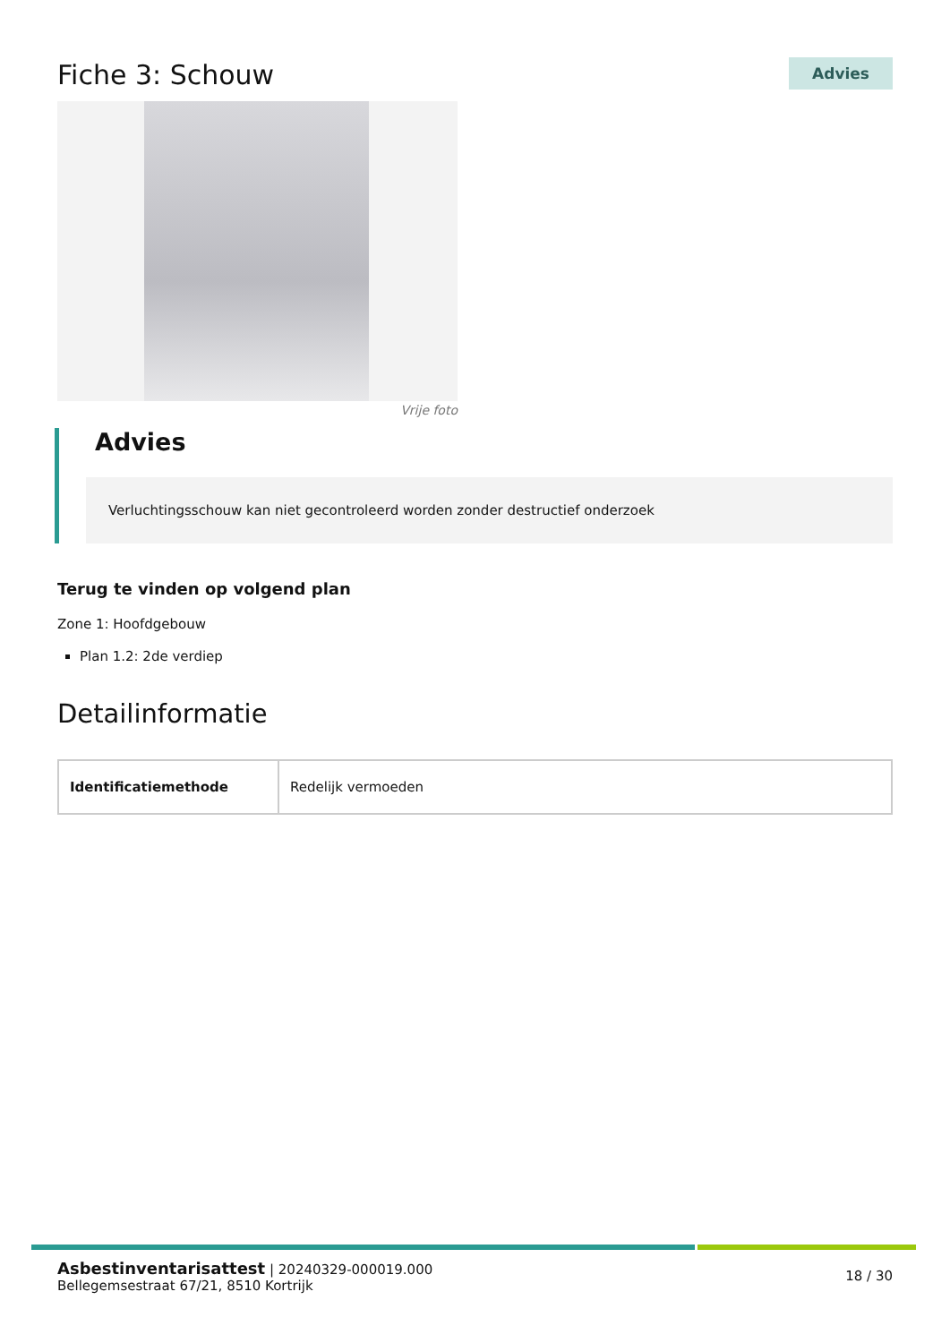Fiche 3: Schouw
Advies
Vrije foto
Advies
Verluchtingsschouw kan niet gecontroleerd worden zonder destructief onderzoek
Terug te vinden op volgend plan
Zone 1: Hoofdgebouw
Plan 1.2: 2de verdiep
Detailinformatie
| Identificatiemethode | Redelijk vermoeden |
Asbestinventarisattest | 20240329-000019.000
Bellegemsestraat 67/21, 8510 Kortrijk
18 / 30